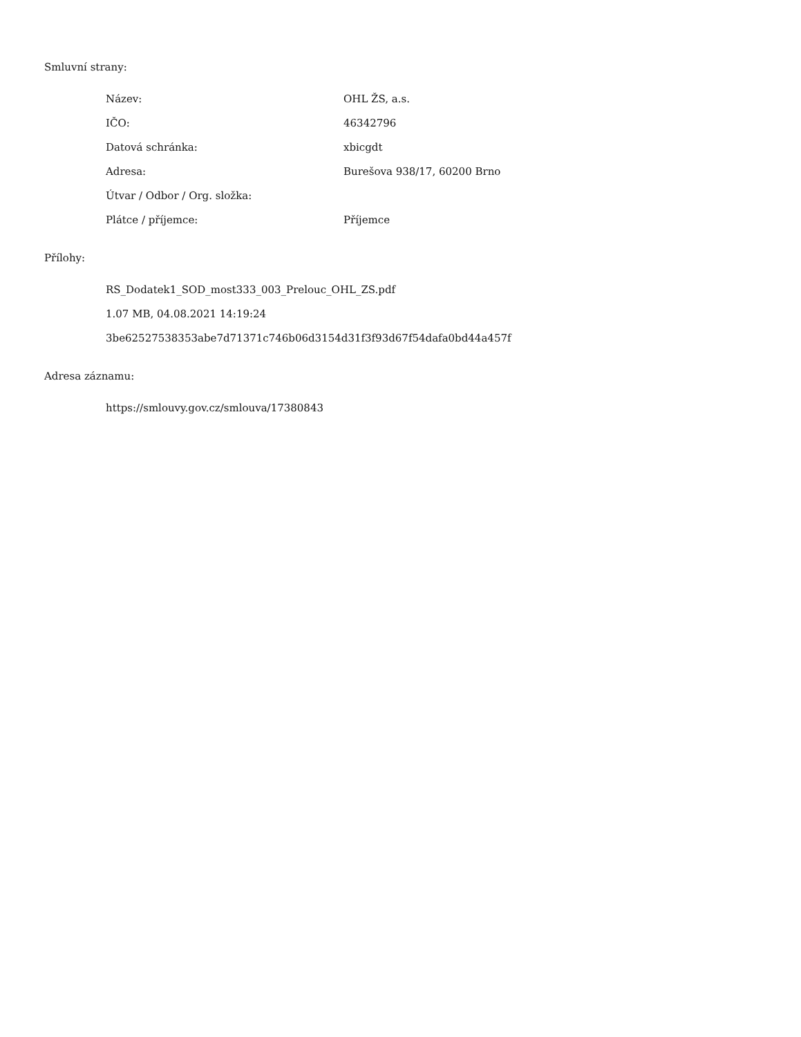Smluvní strany:
| Název: | OHL ŽS, a.s. |
| IČO: | 46342796 |
| Datová schránka: | xbicgdt |
| Adresa: | Burešova 938/17, 60200 Brno |
| Útvar / Odbor / Org. složka: | |
| Plátce / příjemce: | Příjemce |
Přílohy:
RS_Dodatek1_SOD_most333_003_Prelouc_OHL_ZS.pdf
1.07 MB, 04.08.2021 14:19:24
3be62527538353abe7d71371c746b06d3154d31f3f93d67f54dafa0bd44a457f
Adresa záznamu:
https://smlouvy.gov.cz/smlouva/17380843